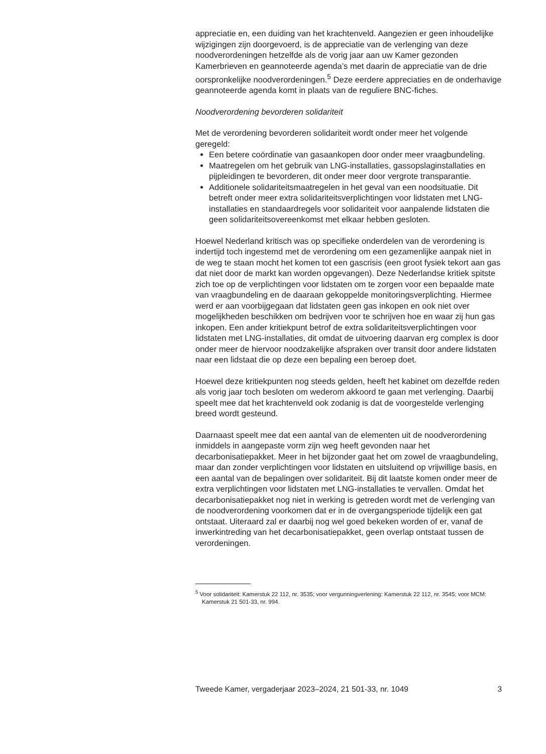appreciatie en, een duiding van het krachtenveld. Aangezien er geen inhoudelijke wijzigingen zijn doorgevoerd, is de appreciatie van de verlenging van deze noodverordeningen hetzelfde als de vorig jaar aan uw Kamer gezonden Kamerbrieven en geannoteerde agenda’s met daarin de appreciatie van de drie oorspronkelijke noodverordeningen.<sup>5</sup> Deze eerdere appreciaties en de onderhavige geannoteerde agenda komt in plaats van de reguliere BNC-fiches.
Noodverordening bevorderen solidariteit
Met de verordening bevorderen solidariteit wordt onder meer het volgende geregeld:
Een betere coördinatie van gasaankopen door onder meer vraagbundeling.
Maatregelen om het gebruik van LNG-installaties, gassopslaginstallaties en pijpleidingen te bevorderen, dit onder meer door vergrote transparantie.
Additionele solidariteitsmaatregelen in het geval van een noodsituatie. Dit betreft onder meer extra solidariteitsverplichtingen voor lidstaten met LNG-installaties en standaardregels voor solidariteit voor aanpalende lidstaten die geen solidariteitsovereenkomst met elkaar hebben gesloten.
Hoewel Nederland kritisch was op specifieke onderdelen van de verordening is indertijd toch ingestemd met de verordening om een gezamenlijke aanpak niet in de weg te staan mocht het komen tot een gascrisis (een groot fysiek tekort aan gas dat niet door de markt kan worden opgevangen). Deze Nederlandse kritiek spitste zich toe op de verplichtingen voor lidstaten om te zorgen voor een bepaalde mate van vraagbundeling en de daaraan gekoppelde monitoringsverplichting. Hiermee werd er aan voorbijgegaan dat lidstaten geen gas inkopen en ook niet over mogelijkheden beschikken om bedrijven voor te schrijven hoe en waar zij hun gas inkopen. Een ander kritiekpunt betrof de extra solidariteitsverplichtingen voor lidstaten met LNG-installaties, dit omdat de uitvoering daarvan erg complex is door onder meer de hiervoor noodzakelijke afspraken over transit door andere lidstaten naar een lidstaat die op deze een bepaling een beroep doet.
Hoewel deze kritiekpunten nog steeds gelden, heeft het kabinet om dezelfde reden als vorig jaar toch besloten om wederom akkoord te gaan met verlenging. Daarbij speelt mee dat het krachtenveld ook zodanig is dat de voorgestelde verlenging breed wordt gesteund.
Daarnaast speelt mee dat een aantal van de elementen uit de noodverordening inmiddels in aangepaste vorm zijn weg heeft gevonden naar het decarbonisatiepakket. Meer in het bijzonder gaat het om zowel de vraagbundeling, maar dan zonder verplichtingen voor lidstaten en uitsluitend op vrijwillige basis, en een aantal van de bepalingen over solidariteit. Bij dit laatste komen onder meer de extra verplichtingen voor lidstaten met LNG-installaties te vervallen. Omdat het decarbonisatiepakket nog niet in werking is getreden wordt met de verlenging van de noodverordening voorkomen dat er in de overgangsperiode tijdelijk een gat ontstaat. Uiteraard zal er daarbij nog wel goed bekeken worden of er, vanaf de inwerkintreding van het decarbonisatiepakket, geen overlap ontstaat tussen de verordeningen.
<sup>5</sup> Voor solidariteit: Kamerstuk 22 112, nr. 3535; voor vergunningverlening: Kamerstuk 22 112, nr. 3545; voor MCM: Kamerstuk 21 501-33, nr. 994.
Tweede Kamer, vergaderjaar 2023–2024, 21 501-33, nr. 1049 3